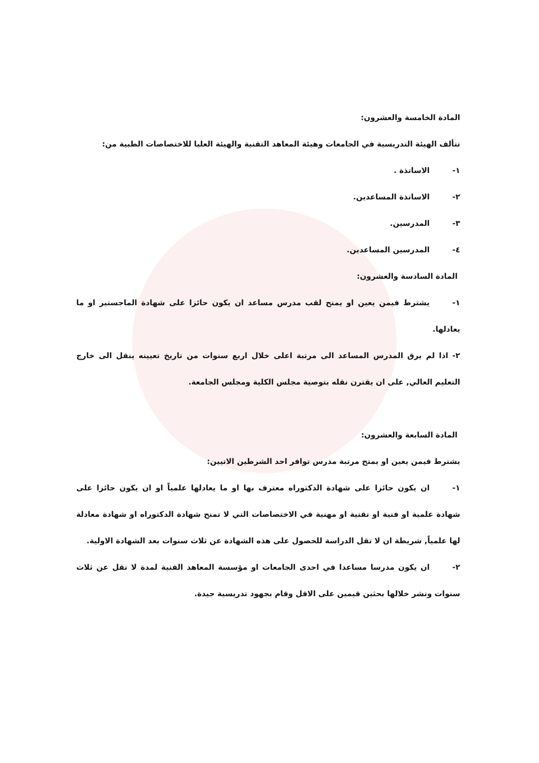المادة الخامسة والعشرون:
تتألف الهيئة التدريسية في الجامعات وهيئة المعاهد التقنية والهيئة العليا للاختصاصات الطبية من:
١- الاساتذة .
٢- الاساتذة المساعدين.
٣- المدرسين.
٤- المدرسين المساعدين.
المادة السادسة والعشرون:
١- يشترط فيمن يعين او يمنح لقب مدرس مساعد ان يكون حائزا على شهادة الماجستير او ما يعادلها.
٢- اذا لم يرق المدرس المساعد الى مرتبة اعلى خلال اربع سنوات من تاريخ تعيينه ينقل الى خارج التعليم العالي, على ان يقترن نقله بتوصية مجلس الكلية ومجلس الجامعة.
المادة السابعة والعشرون:
يشترط فيمن يعين او يمنح مرتبة مدرس توافر احد الشرطين الاتيين:
١- ان يكون حائزا على شهادة الدكتوراه معترف بها او ما يعادلها علمياً او ان يكون حائزا على شهادة علمية او فنية او تقنية او مهنية في الاختصاصات التي لا تمنح شهادة الدكتوراه او شهادة معادلة لها علمياً, شريطة ان لا تقل الدراسة للحصول على هذه الشهادة عن ثلاث سنوات بعد الشهادة الاولية.
٢- ان يكون مدرسا مساعدا في احدى الجامعات او مؤسسة المعاهد الفنية لمدة لا تقل عن ثلاث سنوات ونشر خلالها بحثين قيمين على الاقل وقام بجهود تدريسية جيدة.